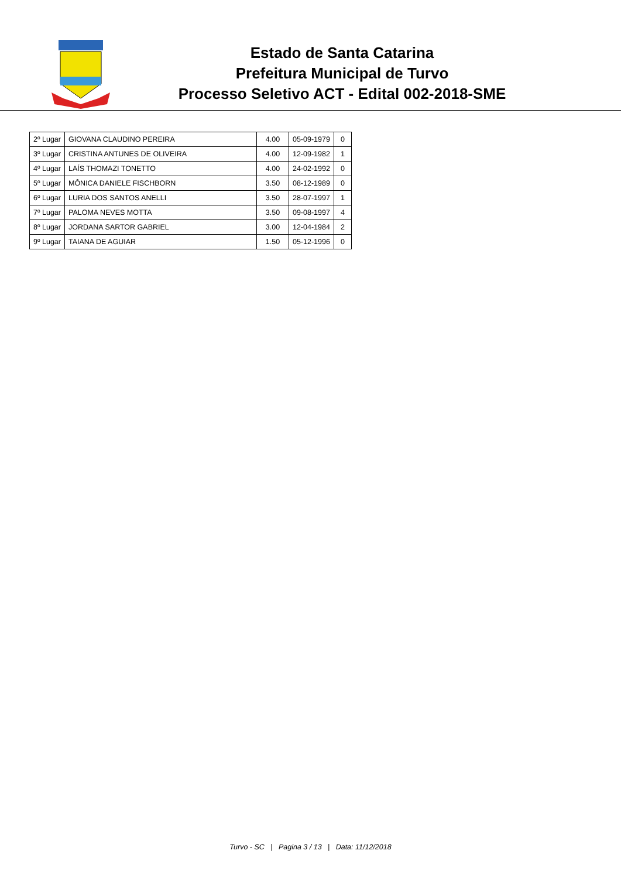Estado de Santa Catarina
Prefeitura Municipal de Turvo
Processo Seletivo ACT - Edital 002-2018-SME
| 2º Lugar | GIOVANA CLAUDINO PEREIRA | 4.00 | 05-09-1979 | 0 |
| 3º Lugar | CRISTINA ANTUNES DE OLIVEIRA | 4.00 | 12-09-1982 | 1 |
| 4º Lugar | LAÍS THOMAZI TONETTO | 4.00 | 24-02-1992 | 0 |
| 5º Lugar | MÔNICA DANIELE FISCHBORN | 3.50 | 08-12-1989 | 0 |
| 6º Lugar | LURIA DOS SANTOS ANELLI | 3.50 | 28-07-1997 | 1 |
| 7º Lugar | PALOMA NEVES MOTTA | 3.50 | 09-08-1997 | 4 |
| 8º Lugar | JORDANA SARTOR GABRIEL | 3.00 | 12-04-1984 | 2 |
| 9º Lugar | TAIANA DE AGUIAR | 1.50 | 05-12-1996 | 0 |
Turvo - SC | Pagina 3 / 13 | Data: 11/12/2018